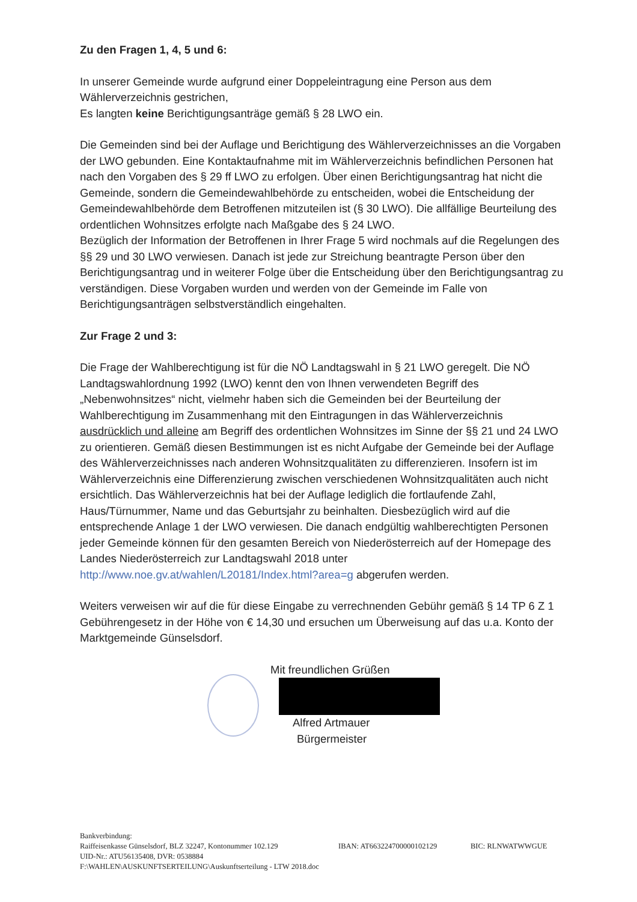Zu den Fragen 1, 4, 5 und 6:
In unserer Gemeinde wurde aufgrund einer Doppeleintragung eine Person aus dem Wählerverzeichnis gestrichen,
Es langten keine Berichtigungsanträge gemäß § 28 LWO ein.
Die Gemeinden sind bei der Auflage und Berichtigung des Wählerverzeichnisses an die Vorgaben der LWO gebunden. Eine Kontaktaufnahme mit im Wählerverzeichnis befindlichen Personen hat nach den Vorgaben des § 29 ff LWO zu erfolgen. Über einen Berichtigungsantrag hat nicht die Gemeinde, sondern die Gemeindewahlbehörde zu entscheiden, wobei die Entscheidung der Gemeindewahlbehörde dem Betroffenen mitzuteilen ist (§ 30 LWO). Die allfällige Beurteilung des ordentlichen Wohnsitzes erfolgte nach Maßgabe des § 24 LWO.
Bezüglich der Information der Betroffenen in Ihrer Frage 5 wird nochmals auf die Regelungen des §§ 29 und 30 LWO verwiesen. Danach ist jede zur Streichung beantragte Person über den Berichtigungsantrag und in weiterer Folge über die Entscheidung über den Berichtigungsantrag zu verständigen. Diese Vorgaben wurden und werden von der Gemeinde im Falle von Berichtigungsanträgen selbstverständlich eingehalten.
Zur Frage 2 und 3:
Die Frage der Wahlberechtigung ist für die NÖ Landtagswahl in § 21 LWO geregelt. Die NÖ Landtagswahlordnung 1992 (LWO) kennt den von Ihnen verwendeten Begriff des „Nebenwohnsitzes“ nicht, vielmehr haben sich die Gemeinden bei der Beurteilung der Wahlberechtigung im Zusammenhang mit den Eintragungen in das Wählerverzeichnis ausdrücklich und alleine am Begriff des ordentlichen Wohnsitzes im Sinne der §§ 21 und 24 LWO zu orientieren. Gemäß diesen Bestimmungen ist es nicht Aufgabe der Gemeinde bei der Auflage des Wählerverzeichnisses nach anderen Wohnsitzqualitäten zu differenzieren. Insofern ist im Wählerverzeichnis eine Differenzierung zwischen verschiedenen Wohnsitzqualitäten auch nicht ersichtlich. Das Wählerverzeichnis hat bei der Auflage lediglich die fortlaufende Zahl, Haus/Türnummer, Name und das Geburtsjahr zu beinhalten. Diesbezüglich wird auf die entsprechende Anlage 1 der LWO verwiesen. Die danach endgültig wahlberechtigten Personen jeder Gemeinde können für den gesamten Bereich von Niederösterreich auf der Homepage des Landes Niederösterreich zur Landtagswahl 2018 unter http://www.noe.gv.at/wahlen/L20181/Index.html?area=g abgerufen werden.
Weiters verweisen wir auf die für diese Eingabe zu verrechnenden Gebühr gemäß § 14 TP 6 Z 1 Gebührengesetz in der Höhe von € 14,30 und ersuchen um Überweisung auf das u.a. Konto der Marktgemeinde Günselsdorf.
Mit freundlichen Grüßen
Alfred Artmauer
Bürgermeister
Bankverbindung:
Raiffeisenkasse Günselsdorf, BLZ 32247, Kontonummer 102.129 IBAN: AT663224700000102129 BIC: RLNWATWWGUE
UID-Nr.: ATU56135408, DVR: 0538884
F:\WAHLEN\AUSKUNFTSERTEILUNG\Auskunftserteilung - LTW 2018.doc